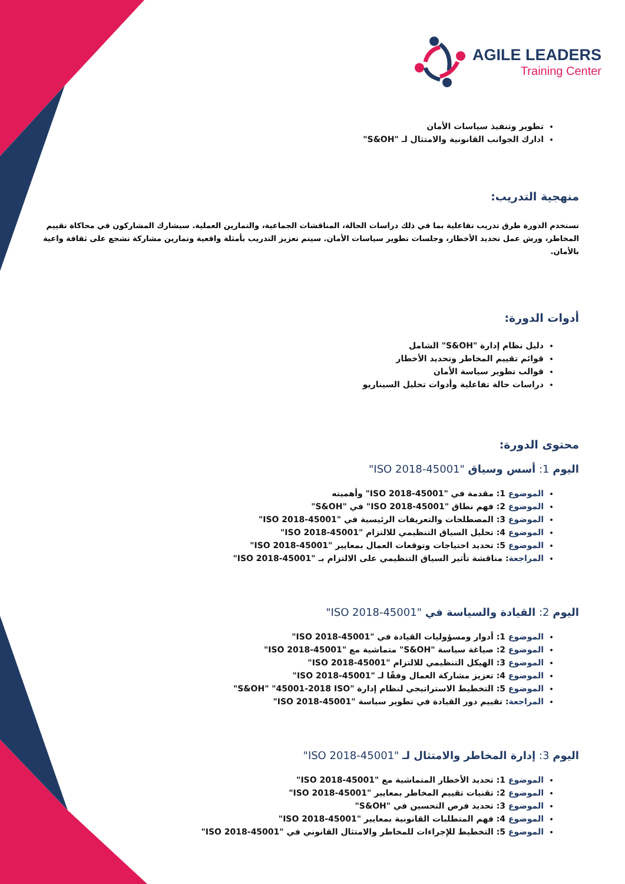AGILE LEADERS
Training Center
تطوير وتنفيذ سياسات الأمان
ادارك الجوانب القانونية والامتثال لـ "S&OH"
منهجية التدريب:
تستخدم الدورة طرق تدريب تفاعلية بما في ذلك دراسات الحالة، المناقشات الجماعية، والتمارين العملية. سيشارك المشاركون في محاكاة تقييم المخاطر، ورش عمل تحديد الأخطار، وجلسات تطوير سياسات الأمان. سيتم تعزيز التدريب بأمثلة واقعية وتمارين مشاركة تشجع على ثقافة واعية بالأمان.
أدوات الدورة:
دليل نظام إدارة "S&OH" الشامل
قوائم تقييم المخاطر وتحديد الأخطار
قوالب تطوير سياسة الأمان
دراسات حالة تفاعلية وأدوات تحليل السيناريو
محتوى الدورة:
اليوم 1: أسس وسياق "45001-2018 ISO"
الموضوع 1: مقدمة في "45001-2018 ISO" وأهميته
الموضوع 2: فهم نطاق "45001-2018 ISO" في "S&OH"
الموضوع 3: المصطلحات والتعريفات الرئيسية في "45001-2018 ISO"
الموضوع 4: تحليل السياق التنظيمي للالتزام "45001-2018 ISO"
الموضوع 5: تحديد احتياجات وتوقعات العمال بمعايير "45001-2018 ISO"
المراجعة: مناقشة تأثير السياق التنظيمي على الالتزام بـ "45001-2018 ISO"
اليوم 2: القيادة والسياسة في "45001-2018 ISO"
الموضوع 1: أدوار ومسؤوليات القيادة في "45001-2018 ISO"
الموضوع 2: صياغة سياسة "S&OH" متماشية مع "45001-2018 ISO"
الموضوع 3: الهيكل التنظيمي للالتزام "45001-2018 ISO"
الموضوع 4: تعزيز مشاركة العمال وفقًا لـ "45001-2018 ISO"
الموضوع 5: التخطيط الاستراتيجي لنظام إدارة "S&OH" "45001-2018 ISO"
المراجعة: تقييم دور القيادة في تطوير سياسة "45001-2018 ISO"
اليوم 3: إدارة المخاطر والامتثال لـ "45001-2018 ISO"
الموضوع 1: تحديد الأخطار المتماشية مع "45001-2018 ISO"
الموضوع 2: تقنيات تقييم المخاطر بمعايير "45001-2018 ISO"
الموضوع 3: تحديد فرص التحسين في "S&OH"
الموضوع 4: فهم المتطلبات القانونية بمعايير "45001-2018 ISO"
الموضوع 5: التخطيط للإجراءات للمخاطر والامتثال القانوني في "45001-2018 ISO"